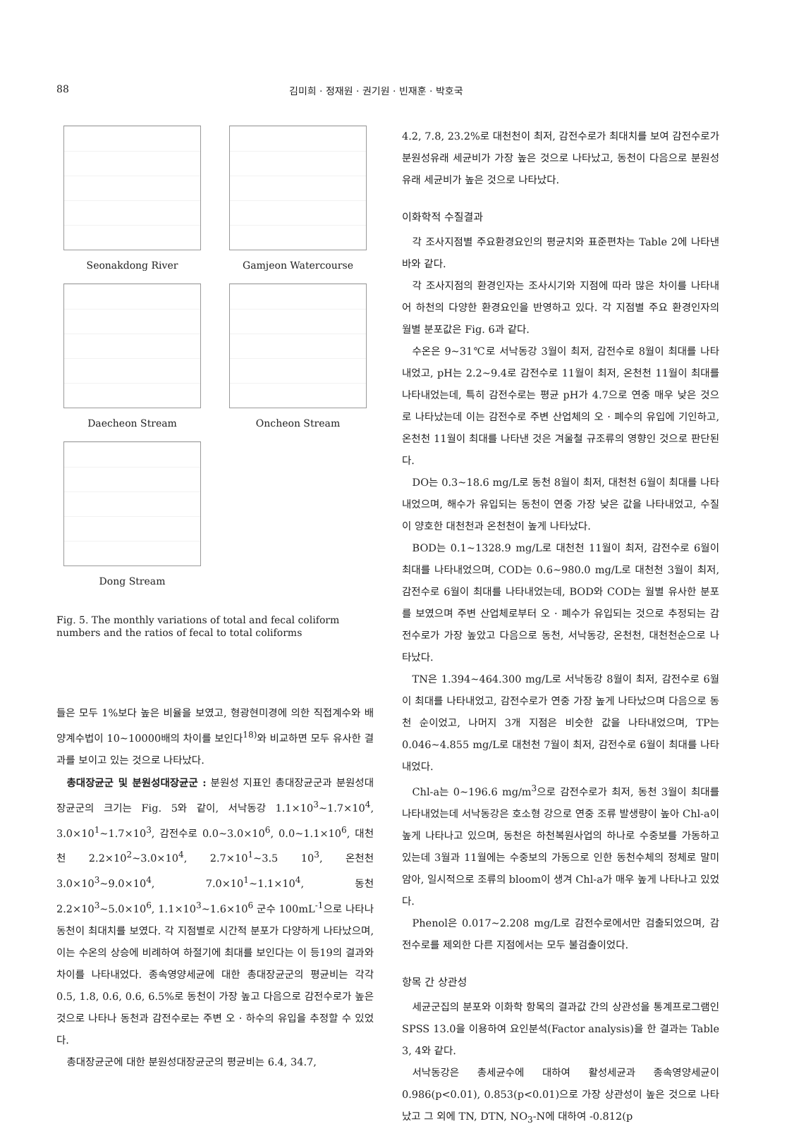88 김미희 · 정재원 · 권기원 · 빈재훈 · 박호국
Seonakdong River
Gamjeon Watercourse
Daecheon Stream
Oncheon Stream
Dong Stream
Fig. 5. The monthly variations of total and fecal coliform numbers and the ratios of fecal to total coliforms
들은 모두 1%보다 높은 비율을 보였고, 형광현미경에 의한 직접계수와 배양계수법이 10~10000배의 차이를 보인다<sup>18)</sup>와 비교하면 모두 유사한 결과를 보이고 있는 것으로 나타났다.
총대장균군 및 분원성대장균군 : 분원성 지표인 총대장균군과 분원성대장균군의 크기는 Fig. 5와 같이, 서낙동강 1.1×10<sup>3</sup>~1.7×10<sup>4</sup>, 3.0×10<sup>1</sup>~1.7×10<sup>3</sup>, 감전수로 0.0~3.0×10<sup>6</sup>, 0.0~1.1×10<sup>6</sup>, 대천천 2.2×10<sup>2</sup>~3.0×10<sup>4</sup>, 2.7×10<sup>1</sup>~3.5 10<sup>3</sup>, 온천천 3.0×10<sup>3</sup>~9.0×10<sup>4</sup>, 7.0×10<sup>1</sup>~1.1×10<sup>4</sup>, 동천 2.2×10<sup>3</sup>~5.0×10<sup>6</sup>, 1.1×10<sup>3</sup>~1.6×10<sup>6</sup> 군수 100mL<sup>-1</sup>으로 나타나 동천이 최대치를 보였다. 각 지점별로 시간적 분포가 다양하게 나타났으며, 이는 수온의 상승에 비례하여 하절기에 최대를 보인다는 이 등19의 결과와 차이를 나타내었다. 종속영양세균에 대한 총대장균군의 평균비는 각각 0.5, 1.8, 0.6, 0.6, 6.5%로 동천이 가장 높고 다음으로 감전수로가 높은 것으로 나타나 동천과 감전수로는 주변 오 · 하수의 유입을 추정할 수 있었다.
총대장균군에 대한 분원성대장균군의 평균비는 6.4, 34.7,
4.2, 7.8, 23.2%로 대천천이 최저, 감전수로가 최대치를 보여 감전수로가 분원성유래 세균비가 가장 높은 것으로 나타났고, 동천이 다음으로 분원성유래 세균비가 높은 것으로 나타났다.
이화학적 수질결과
각 조사지점별 주요환경요인의 평균치와 표준편차는 Table 2에 나타낸 바와 같다.
각 조사지점의 환경인자는 조사시기와 지점에 따라 많은 차이를 나타내어 하천의 다양한 환경요인을 반영하고 있다. 각 지점별 주요 환경인자의 월별 분포값은 Fig. 6과 같다.
수온은 9~31℃로 서낙동강 3월이 최저, 감전수로 8월이 최대를 나타내었고, pH는 2.2~9.4로 감전수로 11월이 최저, 온천천 11월이 최대를 나타내었는데, 특히 감전수로는 평균 pH가 4.7으로 연중 매우 낮은 것으로 나타났는데 이는 감전수로 주변 산업체의 오 · 폐수의 유입에 기인하고, 온천천 11월이 최대를 나타낸 것은 겨울철 규조류의 영향인 것으로 판단된다.
DO는 0.3~18.6 mg/L로 동천 8월이 최저, 대천천 6월이 최대를 나타내었으며, 해수가 유입되는 동천이 연중 가장 낮은 값을 나타내었고, 수질이 양호한 대천천과 온천천이 높게 나타났다.
BOD는 0.1~1328.9 mg/L로 대천천 11월이 최저, 감전수로 6월이 최대를 나타내었으며, COD는 0.6~980.0 mg/L로 대천천 3월이 최저, 감전수로 6월이 최대를 나타내었는데, BOD와 COD는 월별 유사한 분포를 보였으며 주변 산업체로부터 오 · 폐수가 유입되는 것으로 추정되는 감전수로가 가장 높았고 다음으로 동천, 서낙동강, 온천천, 대천천순으로 나타났다.
TN은 1.394~464.300 mg/L로 서낙동강 8월이 최저, 감전수로 6월이 최대를 나타내었고, 감전수로가 연중 가장 높게 나타났으며 다음으로 동천 순이었고, 나머지 3개 지점은 비슷한 값을 나타내었으며, TP는 0.046~4.855 mg/L로 대천천 7월이 최저, 감전수로 6월이 최대를 나타내었다.
Chl-a는 0~196.6 mg/m<sup>3</sup>으로 감전수로가 최저, 동천 3월이 최대를 나타내었는데 서낙동강은 호소형 강으로 연중 조류 발생량이 높아 Chl-a이 높게 나타나고 있으며, 동천은 하천복원사업의 하나로 수중보를 가동하고 있는데 3월과 11월에는 수중보의 가동으로 인한 동천수체의 정체로 말미암아, 일시적으로 조류의 bloom이 생겨 Chl-a가 매우 높게 나타나고 있었다.
Phenol은 0.017~2.208 mg/L로 감전수로에서만 검출되었으며, 감전수로를 제외한 다른 지점에서는 모두 불검출이었다.
항목 간 상관성
세균군집의 분포와 이화학 항목의 결과값 간의 상관성을 통계프로그램인 SPSS 13.0을 이용하여 요인분석(Factor analysis)을 한 결과는 Table 3, 4와 같다.
서낙동강은 총세균수에 대하여 활성세균과 종속영양세균이 0.986(p<0.01), 0.853(p<0.01)으로 가장 상관성이 높은 것으로 나타났고 그 외에 TN, DTN, NO<sub>3</sub>-N에 대하여 -0.812(p